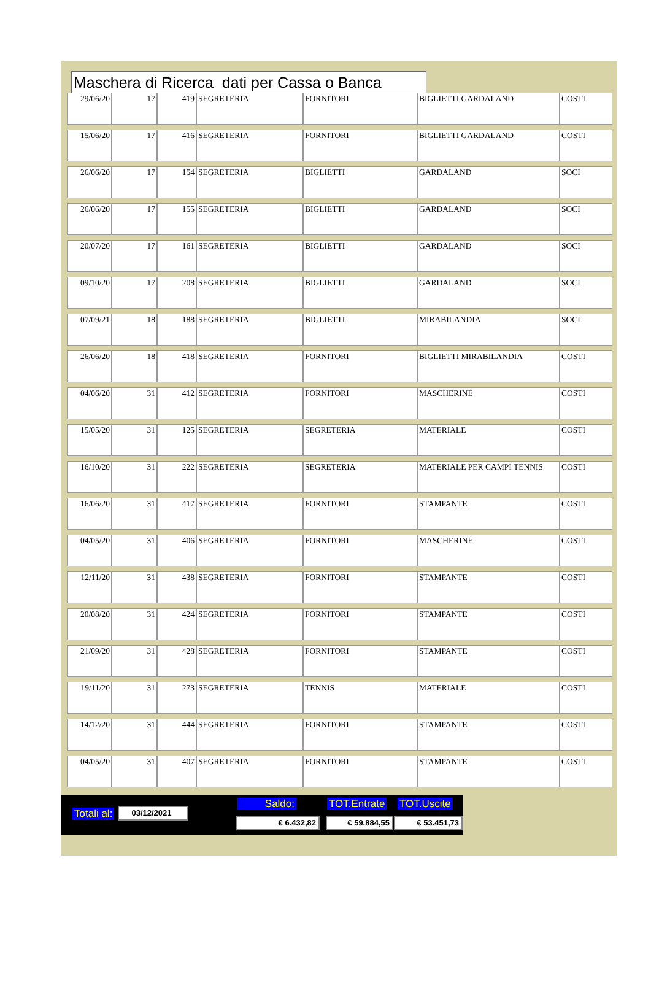Maschera di Ricerca dati per Cassa o Banca
| 29/06/20 | 17 | 419 | SEGRETERIA | FORNITORI | BIGLIETTI GARDALAND | COSTI |
| 15/06/20 | 17 | 416 | SEGRETERIA | FORNITORI | BIGLIETTI GARDALAND | COSTI |
| 26/06/20 | 17 | 154 | SEGRETERIA | BIGLIETTI | GARDALAND | SOCI |
| 26/06/20 | 17 | 155 | SEGRETERIA | BIGLIETTI | GARDALAND | SOCI |
| 20/07/20 | 17 | 161 | SEGRETERIA | BIGLIETTI | GARDALAND | SOCI |
| 09/10/20 | 17 | 208 | SEGRETERIA | BIGLIETTI | GARDALAND | SOCI |
| 07/09/21 | 18 | 188 | SEGRETERIA | BIGLIETTI | MIRABILANDIA | SOCI |
| 26/06/20 | 18 | 418 | SEGRETERIA | FORNITORI | BIGLIETTI MIRABILANDIA | COSTI |
| 04/06/20 | 31 | 412 | SEGRETERIA | FORNITORI | MASCHERINE | COSTI |
| 15/05/20 | 31 | 125 | SEGRETERIA | SEGRETERIA | MATERIALE | COSTI |
| 16/10/20 | 31 | 222 | SEGRETERIA | SEGRETERIA | MATERIALE PER CAMPI TENNIS | COSTI |
| 16/06/20 | 31 | 417 | SEGRETERIA | FORNITORI | STAMPANTE | COSTI |
| 04/05/20 | 31 | 406 | SEGRETERIA | FORNITORI | MASCHERINE | COSTI |
| 12/11/20 | 31 | 438 | SEGRETERIA | FORNITORI | STAMPANTE | COSTI |
| 20/08/20 | 31 | 424 | SEGRETERIA | FORNITORI | STAMPANTE | COSTI |
| 21/09/20 | 31 | 428 | SEGRETERIA | FORNITORI | STAMPANTE | COSTI |
| 19/11/20 | 31 | 273 | SEGRETERIA | TENNIS | MATERIALE | COSTI |
| 14/12/20 | 31 | 444 | SEGRETERIA | FORNITORI | STAMPANTE | COSTI |
| 04/05/20 | 31 | 407 | SEGRETERIA | FORNITORI | STAMPANTE | COSTI |
Totali al: 03/12/2021
Saldo: TOT.Entrate TOT.Uscite
€ 6.432,82 € 59.884,55 € 53.451,73